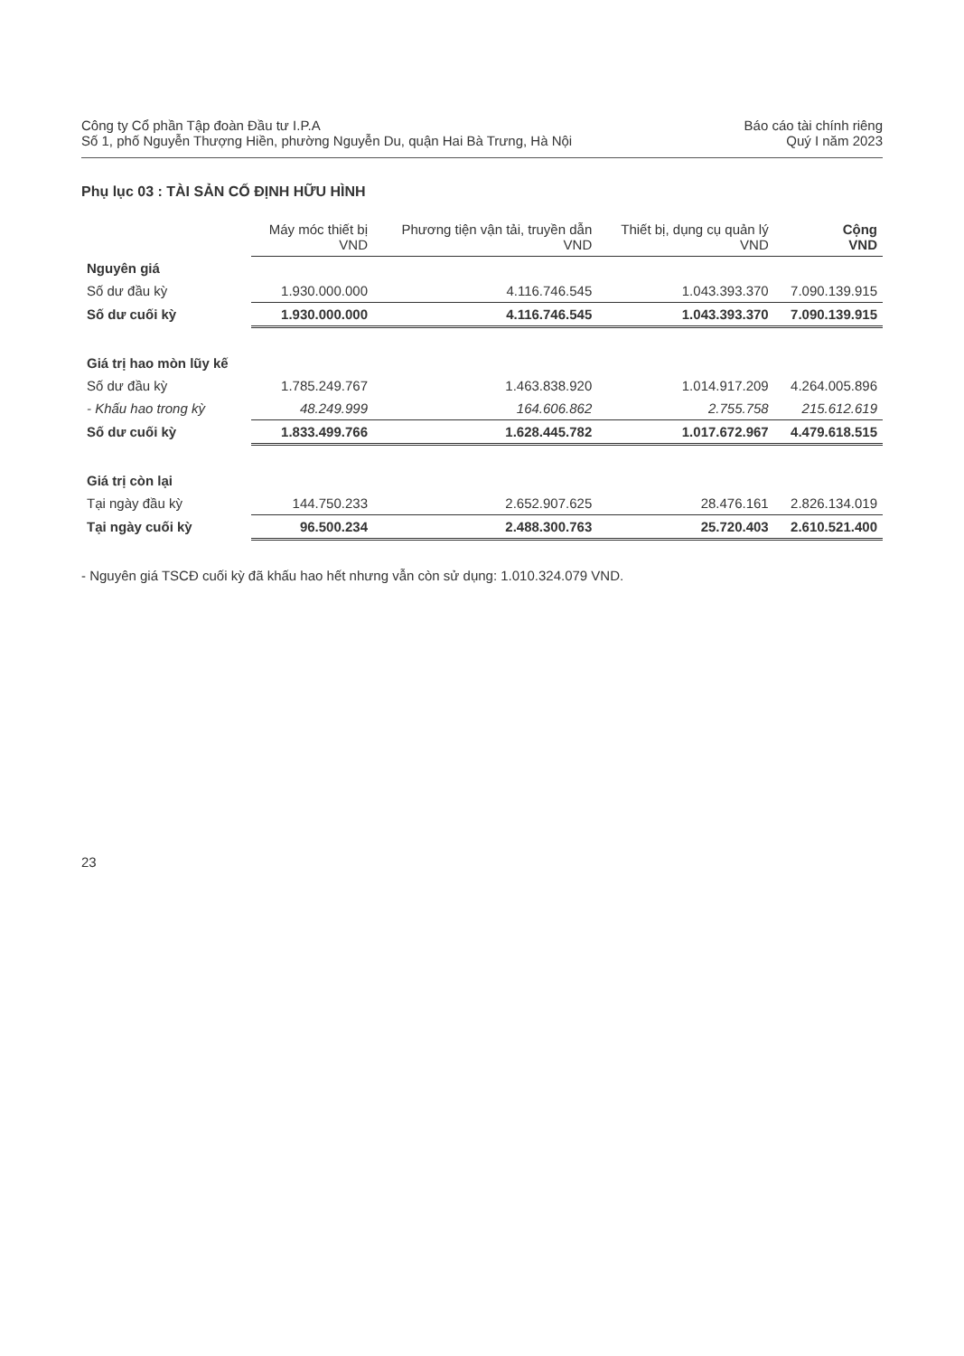Công ty Cổ phần Tập đoàn Đầu tư I.P.A
Số 1, phố Nguyễn Thượng Hiền, phường Nguyễn Du, quận Hai Bà Trưng, Hà Nội
Báo cáo tài chính riêng
Quý I năm 2023
Phụ lục 03 : TÀI SẢN CỐ ĐỊNH HỮU HÌNH
| | Máy móc thiết bị VND | Phương tiện vận tải, truyền dẫn VND | Thiết bị, dụng cụ quản lý VND | Cộng VND |
| Nguyên giá | | | | |
| Số dư đầu kỳ | 1.930.000.000 | 4.116.746.545 | 1.043.393.370 | 7.090.139.915 |
| Số dư cuối kỳ | 1.930.000.000 | 4.116.746.545 | 1.043.393.370 | 7.090.139.915 |
| Giá trị hao mòn lũy kế | | | | |
| Số dư đầu kỳ | 1.785.249.767 | 1.463.838.920 | 1.014.917.209 | 4.264.005.896 |
| - Khấu hao trong kỳ | 48.249.999 | 164.606.862 | 2.755.758 | 215.612.619 |
| Số dư cuối kỳ | 1.833.499.766 | 1.628.445.782 | 1.017.672.967 | 4.479.618.515 |
| Giá trị còn lại | | | | |
| Tại ngày đầu kỳ | 144.750.233 | 2.652.907.625 | 28.476.161 | 2.826.134.019 |
| Tại ngày cuối kỳ | 96.500.234 | 2.488.300.763 | 25.720.403 | 2.610.521.400 |
- Nguyên giá TSCĐ cuối kỳ đã khấu hao hết nhưng vẫn còn sử dụng: 1.010.324.079 VND.
23